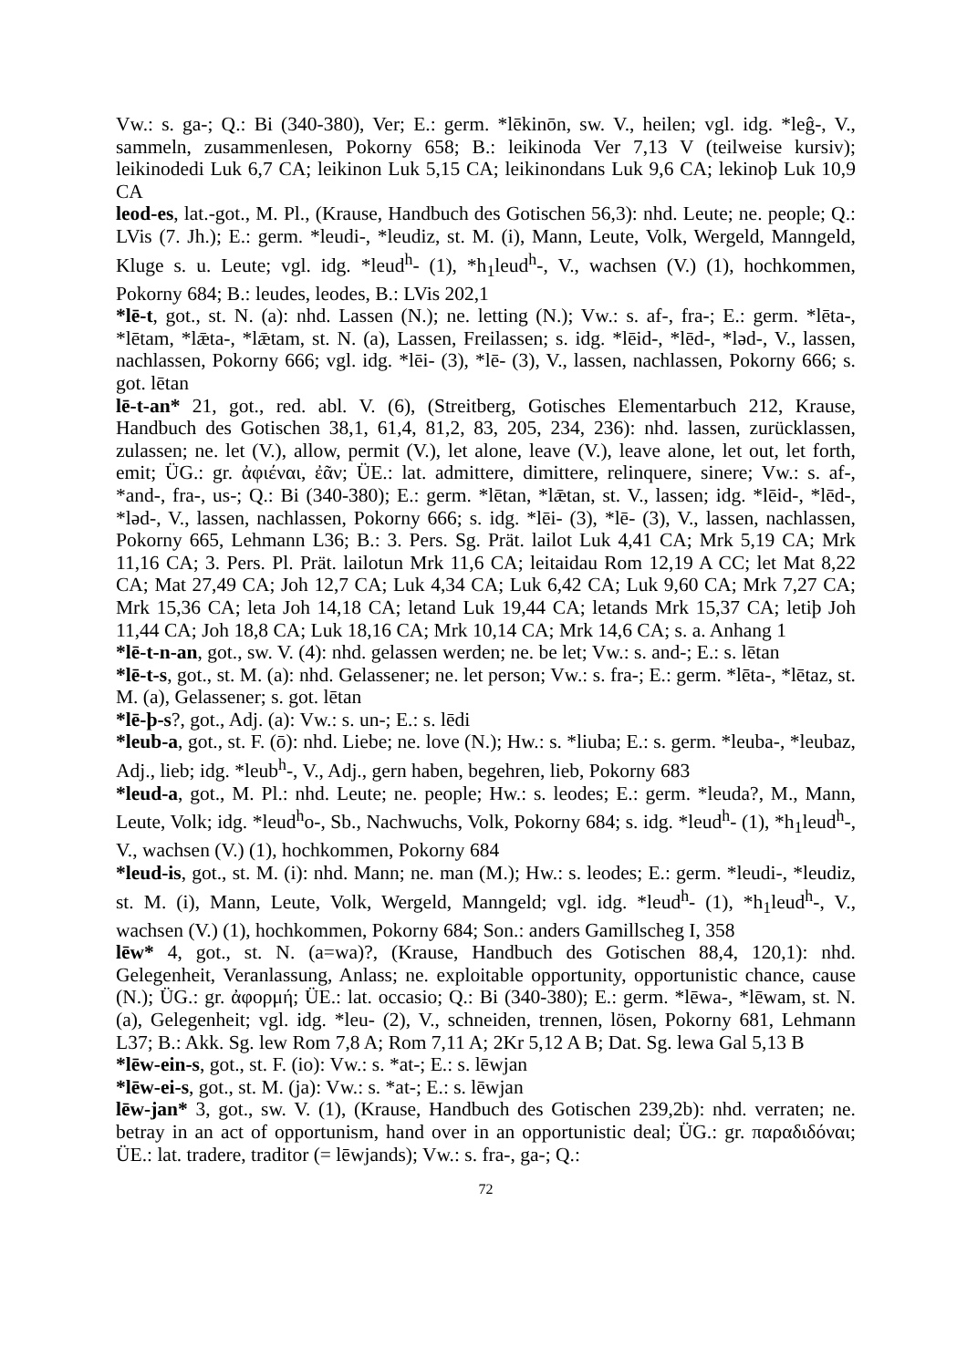Vw.: s. ga-; Q.: Bi (340-380), Ver; E.: germ. *lēkinōn, sw. V., heilen; vgl. idg. *leĝ-, V., sammeln, zusammenlesen, Pokorny 658; B.: leikinoda Ver 7,13 V (teilweise kursiv); leikinodedi Luk 6,7 CA; leikinon Luk 5,15 CA; leikinondans Luk 9,6 CA; lekinoþ Luk 10,9 CA
leod-es, lat.-got., M. Pl., (Krause, Handbuch des Gotischen 56,3): nhd. Leute; ne. people; Q.: LVis (7. Jh.); E.: germ. *leudi-, *leudiz, st. M. (i), Mann, Leute, Volk, Wergeld, Manngeld, Kluge s. u. Leute; vgl. idg. *leud<sup>h</sup>- (1), *h<sub>1</sub>leud<sup>h</sup>-, V., wachsen (V.) (1), hochkommen, Pokorny 684; B.: leudes, leodes, B.: LVis 202,1
*lē-t, got., st. N. (a): nhd. Lassen (N.); ne. letting (N.); Vw.: s. af-, fra-; E.: germ. *lēta-, *lētam, *lǣta-, *lǣtam, st. N. (a), Lassen, Freilassen; s. idg. *lēid-, *lēd-, *ləd-, V., lassen, nachlassen, Pokorny 666; vgl. idg. *lēi- (3), *lē- (3), V., lassen, nachlassen, Pokorny 666; s. got. lētan
lē-t-an* 21, got., red. abl. V. (6), (Streitberg, Gotisches Elementarbuch 212, Krause, Handbuch des Gotischen 38,1, 61,4, 81,2, 83, 205, 234, 236): nhd. lassen, zurücklassen, zulassen; ne. let (V.), allow, permit (V.), let alone, leave (V.), leave alone, let out, let forth, emit; ÜG.: gr. ἀφιέναι, ἐᾶν; ÜE.: lat. admittere, dimittere, relinquere, sinere; Vw.: s. af-, *and-, fra-, us-; Q.: Bi (340-380); E.: germ. *lētan, *lǣtan, st. V., lassen; idg. *lēid-, *lēd-, *ləd-, V., lassen, nachlassen, Pokorny 666; s. idg. *lēi- (3), *lē- (3), V., lassen, nachlassen, Pokorny 665, Lehmann L36; B.: 3. Pers. Sg. Prät. lailot Luk 4,41 CA; Mrk 5,19 CA; Mrk 11,16 CA; 3. Pers. Pl. Prät. lailotun Mrk 11,6 CA; leitaidau Rom 12,19 A CC; let Mat 8,22 CA; Mat 27,49 CA; Joh 12,7 CA; Luk 4,34 CA; Luk 6,42 CA; Luk 9,60 CA; Mrk 7,27 CA; Mrk 15,36 CA; leta Joh 14,18 CA; letand Luk 19,44 CA; letands Mrk 15,37 CA; letiþ Joh 11,44 CA; Joh 18,8 CA; Luk 18,16 CA; Mrk 10,14 CA; Mrk 14,6 CA; s. a. Anhang 1
*lē-t-n-an, got., sw. V. (4): nhd. gelassen werden; ne. be let; Vw.: s. and-; E.: s. lētan
*lē-t-s, got., st. M. (a): nhd. Gelassener; ne. let person; Vw.: s. fra-; E.: germ. *lēta-, *lētaz, st. M. (a), Gelassener; s. got. lētan
*lē-þ-s?, got., Adj. (a): Vw.: s. un-; E.: s. lēdi
*leub-a, got., st. F. (ō): nhd. Liebe; ne. love (N.); Hw.: s. *liuba; E.: s. germ. *leuba-, *leubaz, Adj., lieb; idg. *leub<sup>h</sup>-, V., Adj., gern haben, begehren, lieb, Pokorny 683
*leud-a, got., M. Pl.: nhd. Leute; ne. people; Hw.: s. leodes; E.: germ. *leuda?, M., Mann, Leute, Volk; idg. *leud<sup>h</sup>o-, Sb., Nachwuchs, Volk, Pokorny 684; s. idg. *leud<sup>h</sup>- (1), *h<sub>1</sub>leud<sup>h</sup>-, V., wachsen (V.) (1), hochkommen, Pokorny 684
*leud-is, got., st. M. (i): nhd. Mann; ne. man (M.); Hw.: s. leodes; E.: germ. *leudi-, *leudiz, st. M. (i), Mann, Leute, Volk, Wergeld, Manngeld; vgl. idg. *leud<sup>h</sup>- (1), *h<sub>1</sub>leud<sup>h</sup>-, V., wachsen (V.) (1), hochkommen, Pokorny 684; Son.: anders Gamillscheg I, 358
lēw* 4, got., st. N. (a=wa)?, (Krause, Handbuch des Gotischen 88,4, 120,1): nhd. Gelegenheit, Veranlassung, Anlass; ne. exploitable opportunity, opportunistic chance, cause (N.); ÜG.: gr. ἀφορμή; ÜE.: lat. occasio; Q.: Bi (340-380); E.: germ. *lēwa-, *lēwam, st. N. (a), Gelegenheit; vgl. idg. *leu- (2), V., schneiden, trennen, lösen, Pokorny 681, Lehmann L37; B.: Akk. Sg. lew Rom 7,8 A; Rom 7,11 A; 2Kr 5,12 A B; Dat. Sg. lewa Gal 5,13 B
*lēw-ein-s, got., st. F. (io): Vw.: s. *at-; E.: s. lēwjan
*lēw-ei-s, got., st. M. (ja): Vw.: s. *at-; E.: s. lēwjan
lēw-jan* 3, got., sw. V. (1), (Krause, Handbuch des Gotischen 239,2b): nhd. verraten; ne. betray in an act of opportunism, hand over in an opportunistic deal; ÜG.: gr. παραδιδόναι; ÜE.: lat. tradere, traditor (= lēwjands); Vw.: s. fra-, ga-; Q.:
72